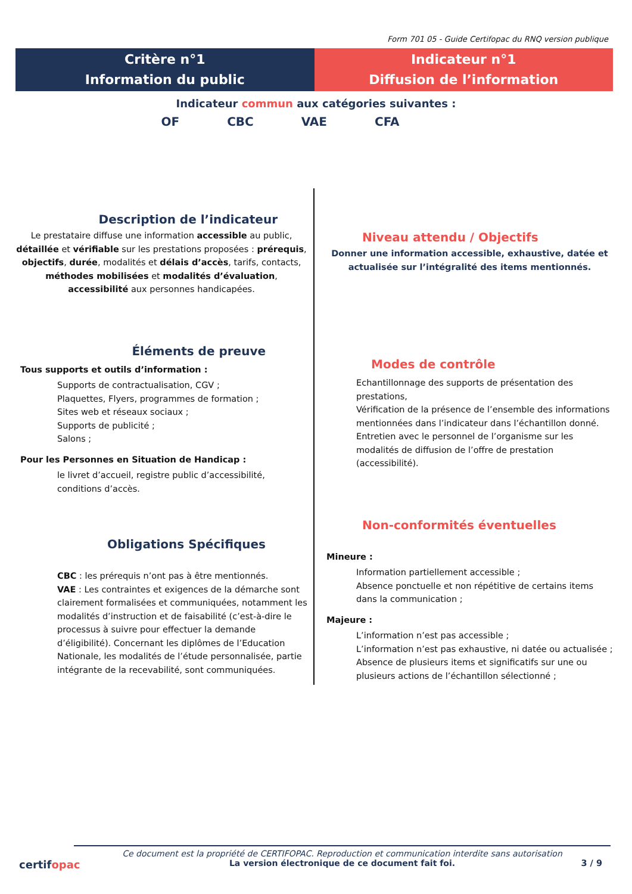Form 701 05 - Guide Certifopac du RNQ version publique
Critère n°1
Information du public
Indicateur n°1
Diffusion de l’information
Indicateur commun aux catégories suivantes :
OF CBC VAE CFA
Description de l’indicateur
Le prestataire diffuse une information accessible au public, détaillée et vérifiable sur les prestations proposées : prérequis, objectifs, durée, modalités et délais d’accès, tarifs, contacts, méthodes mobilisées et modalités d’évaluation, accessibilité aux personnes handicapées.
Éléments de preuve
Tous supports et outils d’information :
Supports de contractualisation, CGV ;
Plaquettes, Flyers, programmes de formation ;
Sites web et réseaux sociaux ;
Supports de publicité ;
Salons ;
Pour les Personnes en Situation de Handicap :
le livret d’accueil, registre public d’accessibilité, conditions d’accès.
Obligations Spécifiques
CBC : les prérequis n’ont pas à être mentionnés.
VAE : Les contraintes et exigences de la démarche sont clairement formalisées et communiquées, notamment les modalités d’instruction et de faisabilité (c’est-à-dire le processus à suivre pour effectuer la demande d’éligibilité). Concernant les diplômes de l’Education Nationale, les modalités de l’étude personnalisée, partie intégrante de la recevabilité, sont communiquées.
Niveau attendu / Objectifs
Donner une information accessible, exhaustive, datée et actualisée sur l’intégralité des items mentionnés.
Modes de contrôle
Echantillonnage des supports de présentation des prestations,
Vérification de la présence de l’ensemble des informations mentionnées dans l’indicateur dans l’échantillon donné.
Entretien avec le personnel de l’organisme sur les modalités de diffusion de l’offre de prestation (accessibilité).
Non-conformités éventuelles
Mineure :
Information partiellement accessible ;
Absence ponctuelle et non répétitive de certains items dans la communication ;
Majeure :
L’information n’est pas accessible ;
L’information n’est pas exhaustive, ni datée ou actualisée ;
Absence de plusieurs items et significatifs sur une ou plusieurs actions de l’échantillon sélectionné ;
certifopac
Ce document est la propriété de CERTIFOPAC. Reproduction et communication interdite sans autorisation
La version électronique de ce document fait foi.
3 / 9